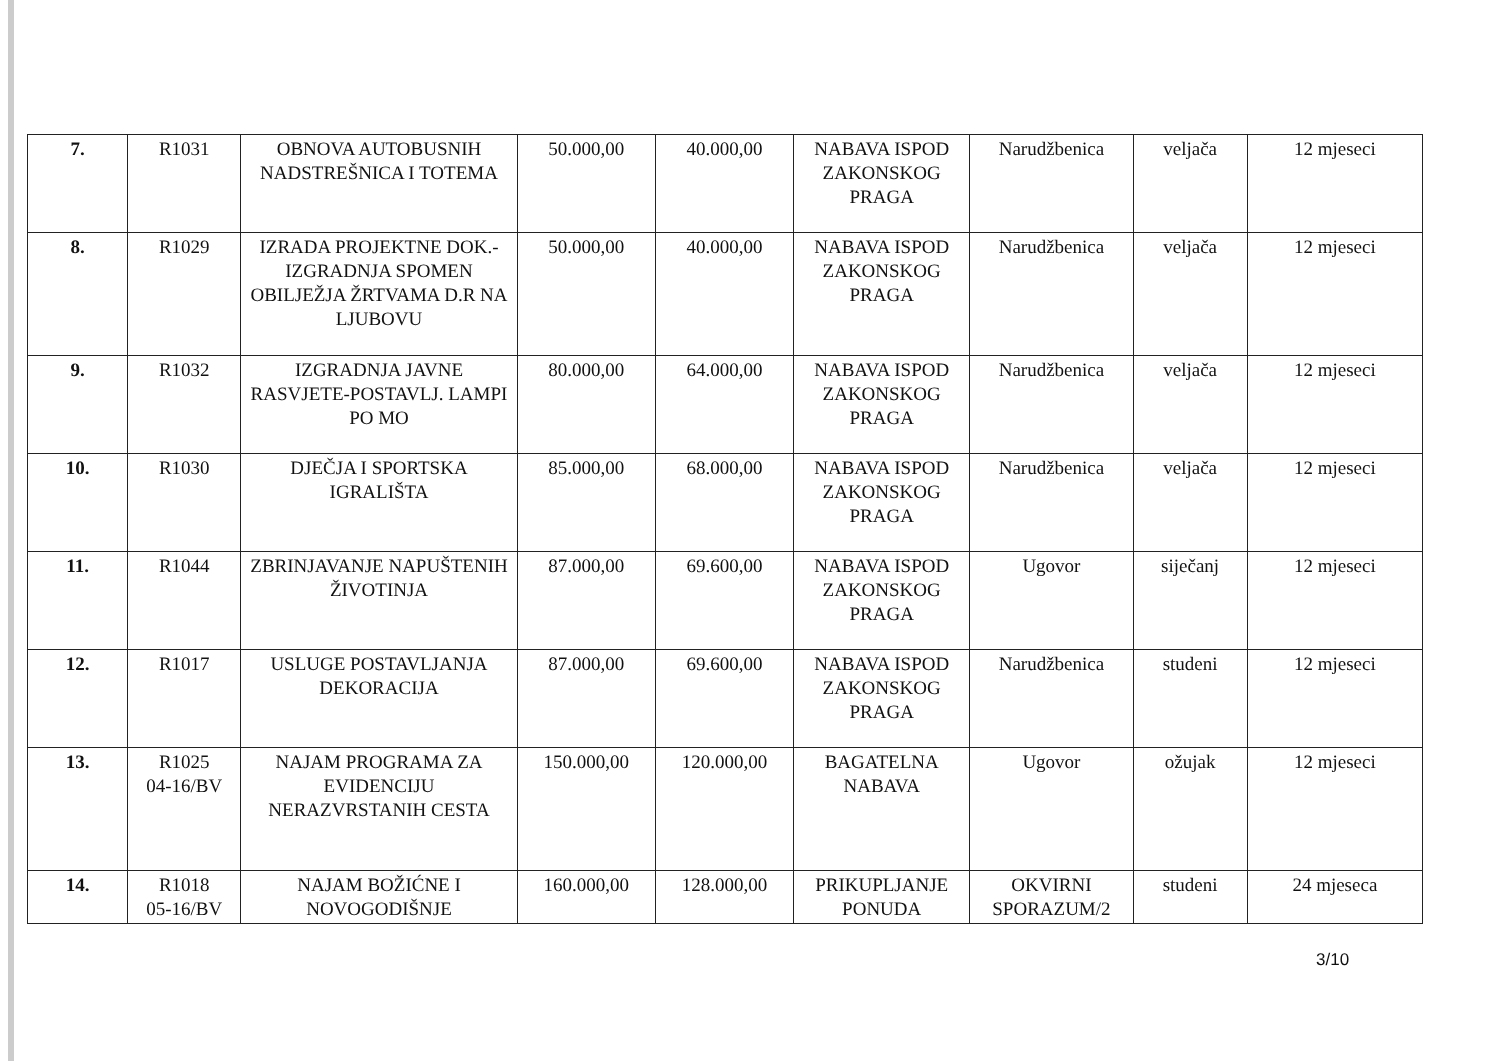| 7. | R1031 | OBNOVA AUTOBUSNIH NADSTREŠNICA I TOTEMA | 50.000,00 | 40.000,00 | NABAVA ISPOD ZAKONSKOG PRAGA | Narudžbenica | veljača | 12 mjeseci |
| 8. | R1029 | IZRADA PROJEKTNE DOK.-IZGRADNJA SPOMEN OBILJEŽJA ŽRTVAMA D.R NA LJUBOVU | 50.000,00 | 40.000,00 | NABAVA ISPOD ZAKONSKOG PRAGA | Narudžbenica | veljača | 12 mjeseci |
| 9. | R1032 | IZGRADNJA JAVNE RASVJETE-POSTAVLJ. LAMPI PO MO | 80.000,00 | 64.000,00 | NABAVA ISPOD ZAKONSKOG PRAGA | Narudžbenica | veljača | 12 mjeseci |
| 10. | R1030 | DJEČJA I SPORTSKA IGRALIŠTA | 85.000,00 | 68.000,00 | NABAVA ISPOD ZAKONSKOG PRAGA | Narudžbenica | veljača | 12 mjeseci |
| 11. | R1044 | ZBRINJAVANJE NAPUŠTENIH ŽIVOTINJA | 87.000,00 | 69.600,00 | NABAVA ISPOD ZAKONSKOG PRAGA | Ugovor | siječanj | 12 mjeseci |
| 12. | R1017 | USLUGE POSTAVLJANJA DEKORACIJA | 87.000,00 | 69.600,00 | NABAVA ISPOD ZAKONSKOG PRAGA | Narudžbenica | studeni | 12 mjeseci |
| 13. | R1025 04-16/BV | NAJAM PROGRAMA ZA EVIDENCIJU NERAZVRSTANIH CESTA | 150.000,00 | 120.000,00 | BAGATELNA NABAVA | Ugovor | ožujak | 12 mjeseci |
| 14. | R1018 05-16/BV | NAJAM BOŽIĆNE I NOVOGODIŠNJE | 160.000,00 | 128.000,00 | PRIKUPLJANJE PONUDA | OKVIRNI SPORAZUM/2 | studeni | 24 mjeseca |
3/10